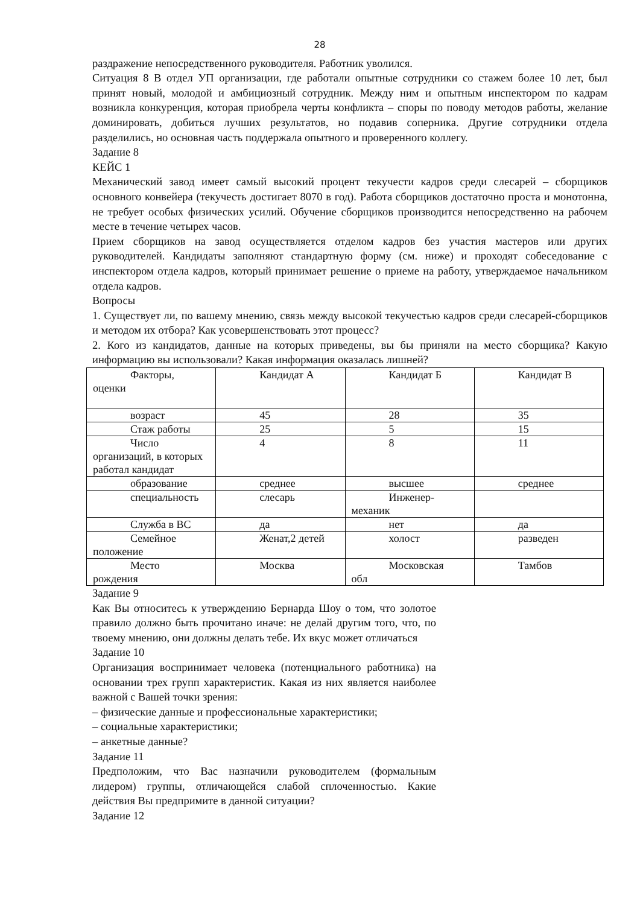28
раздражение непосредственного руководителя. Работник уволился.
Ситуация 8 В отдел УП организации, где работали опытные сотрудники со стажем более 10 лет, был принят новый, молодой и амбициозный сотрудник. Между ним и опытным инспектором по кадрам возникла конкуренция, которая приобрела черты конфликта – споры по поводу методов работы, желание доминировать, добиться лучших результатов, но подавив соперника. Другие сотрудники отдела разделились, но основная часть поддержала опытного и проверенного коллегу.
Задание 8
КЕЙС 1
Механический завод имеет самый высокий процент текучести кадров среди слесарей – сборщиков основного конвейера (текучесть достигает 8070 в год). Работа сборщиков достаточно проста и монотонна, не требует особых физических усилий. Обучение сборщиков производится непосредственно на рабочем месте в течение четырех часов.
Прием сборщиков на завод осуществляется отделом кадров без участия мастеров или других руководителей. Кандидаты заполняют стандартную форму (см. ниже) и проходят собеседование с инспектором отдела кадров, который принимает решение о приеме на работу, утверждаемое начальником отдела кадров.
Вопросы
1. Существует ли, по вашему мнению, связь между высокой текучестью кадров среди слесарей-сборщиков и методом их отбора? Как усовершенствовать этот процесс?
2. Кого из кандидатов, данные на которых приведены, вы бы приняли на место сборщика? Какую информацию вы использовали? Какая информация оказалась лишней?
| Факторы, оценки | Кандидат А | Кандидат Б | Кандидат В |
| возраст | 45 | 28 | 35 |
| Стаж работы | 25 | 5 | 15 |
| Число организаций, в которых работал кандидат | 4 | 8 | 11 |
| образование | среднее | высшее | среднее |
| специальность | слесарь | Инженер- механик | |
| Служба в ВС | да | нет | да |
| Семейное положение | Женат,2 детей | холост | разведен |
| Место рождения | Москва | Московская обл | Тамбов |
Задание 9
Как Вы относитесь к утверждению Бернарда Шоу о том, что золотое правило должно быть прочитано иначе: не делай другим того, что, по твоему мнению, они должны делать тебе. Их вкус может отличаться
Задание 10
Организация воспринимает человека (потенциального работника) на основании трех групп характеристик. Какая из них является наиболее важной с Вашей точки зрения:
– физические данные и профессиональные характеристики;
– социальные характеристики;
– анкетные данные?
Задание 11
Предположим, что Вас назначили руководителем (формальным лидером) группы, отличающейся слабой сплоченностью. Какие действия Вы предпримите в данной ситуации?
Задание 12